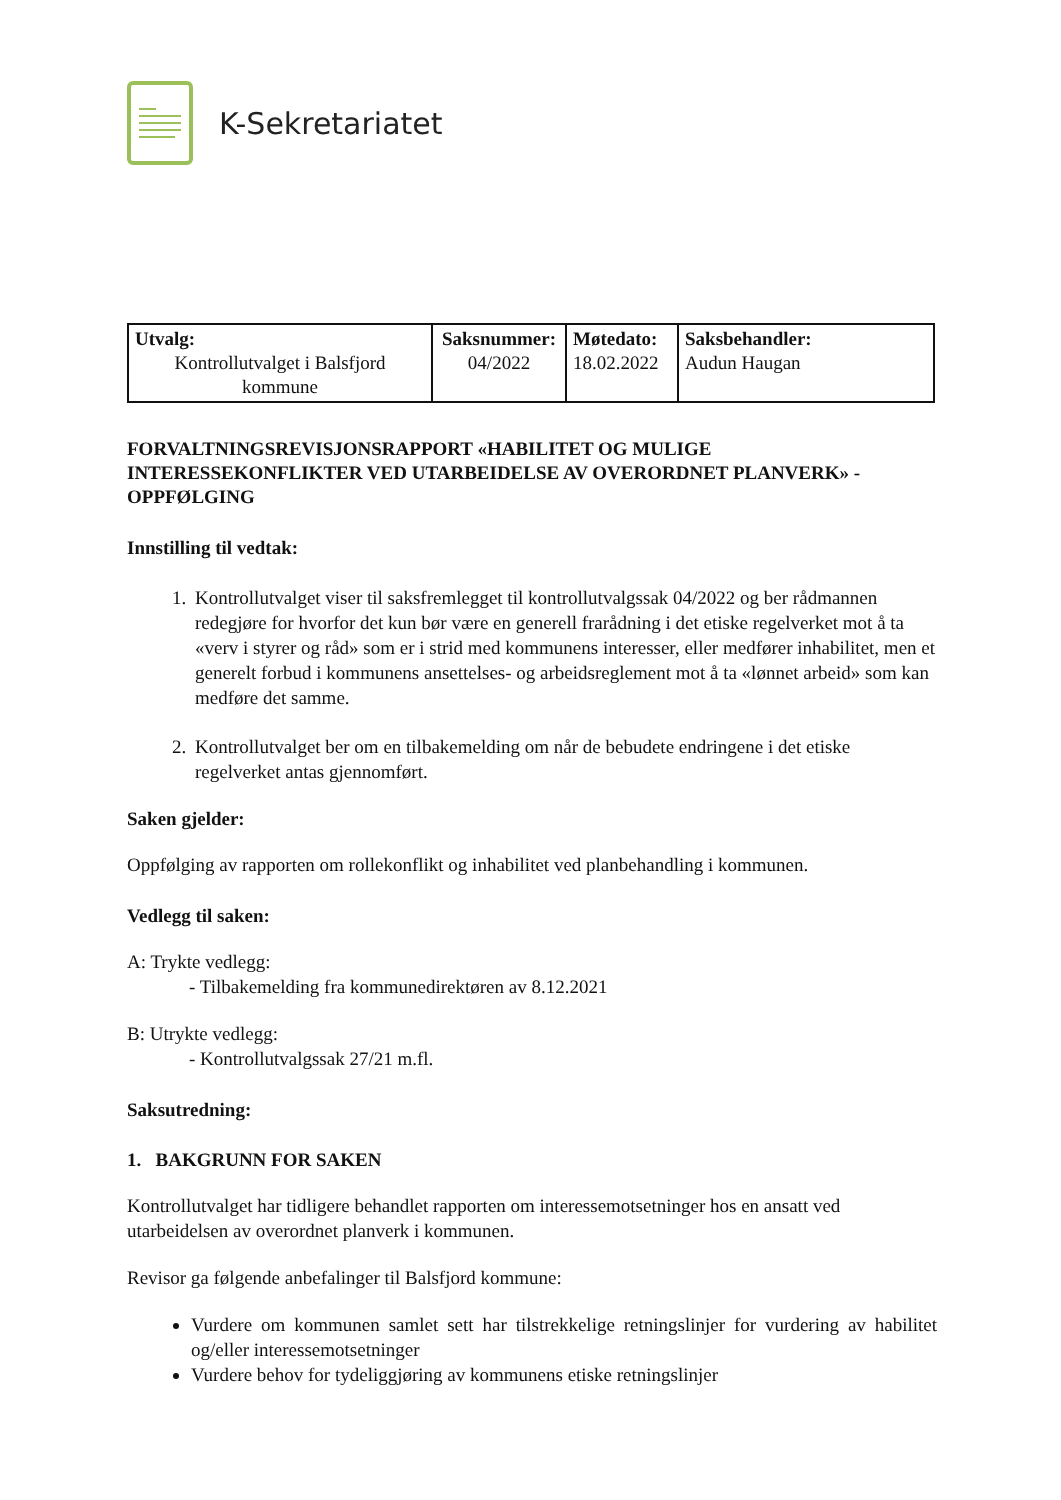K-Sekretariatet
| Utvalg: Kontrollutvalget i Balsfjord kommune | Saksnummer: 04/2022 | Møtedato: 18.02.2022 | Saksbehandler: Audun Haugan |
FORVALTNINGSREVISJONSRAPPORT «HABILITET OG MULIGE INTERESSEKONFLIKTER VED UTARBEIDELSE AV OVERORDNET PLANVERK» - OPPFØLGING
Innstilling til vedtak:
1. Kontrollutvalget viser til saksfremlegget til kontrollutvalgssak 04/2022 og ber rådmannen redegjøre for hvorfor det kun bør være en generell frarådning i det etiske regelverket mot å ta «verv i styrer og råd» som er i strid med kommunens interesser, eller medfører inhabilitet, men et generelt forbud i kommunens ansettelses- og arbeidsreglement mot å ta «lønnet arbeid» som kan medføre det samme.
2. Kontrollutvalget ber om en tilbakemelding om når de bebudete endringene i det etiske regelverket antas gjennomført.
Saken gjelder:
Oppfølging av rapporten om rollekonflikt og inhabilitet ved planbehandling i kommunen.
Vedlegg til saken:
A: Trykte vedlegg:
- Tilbakemelding fra kommunedirektøren av 8.12.2021
B: Utrykte vedlegg:
- Kontrollutvalgssak 27/21 m.fl.
Saksutredning:
1. BAKGRUNN FOR SAKEN
Kontrollutvalget har tidligere behandlet rapporten om interessemotsetninger hos en ansatt ved utarbeidelsen av overordnet planverk i kommunen.
Revisor ga følgende anbefalinger til Balsfjord kommune:
Vurdere om kommunen samlet sett har tilstrekkelige retningslinjer for vurdering av habilitet og/eller interessemotsetninger
Vurdere behov for tydeliggjøring av kommunens etiske retningslinjer